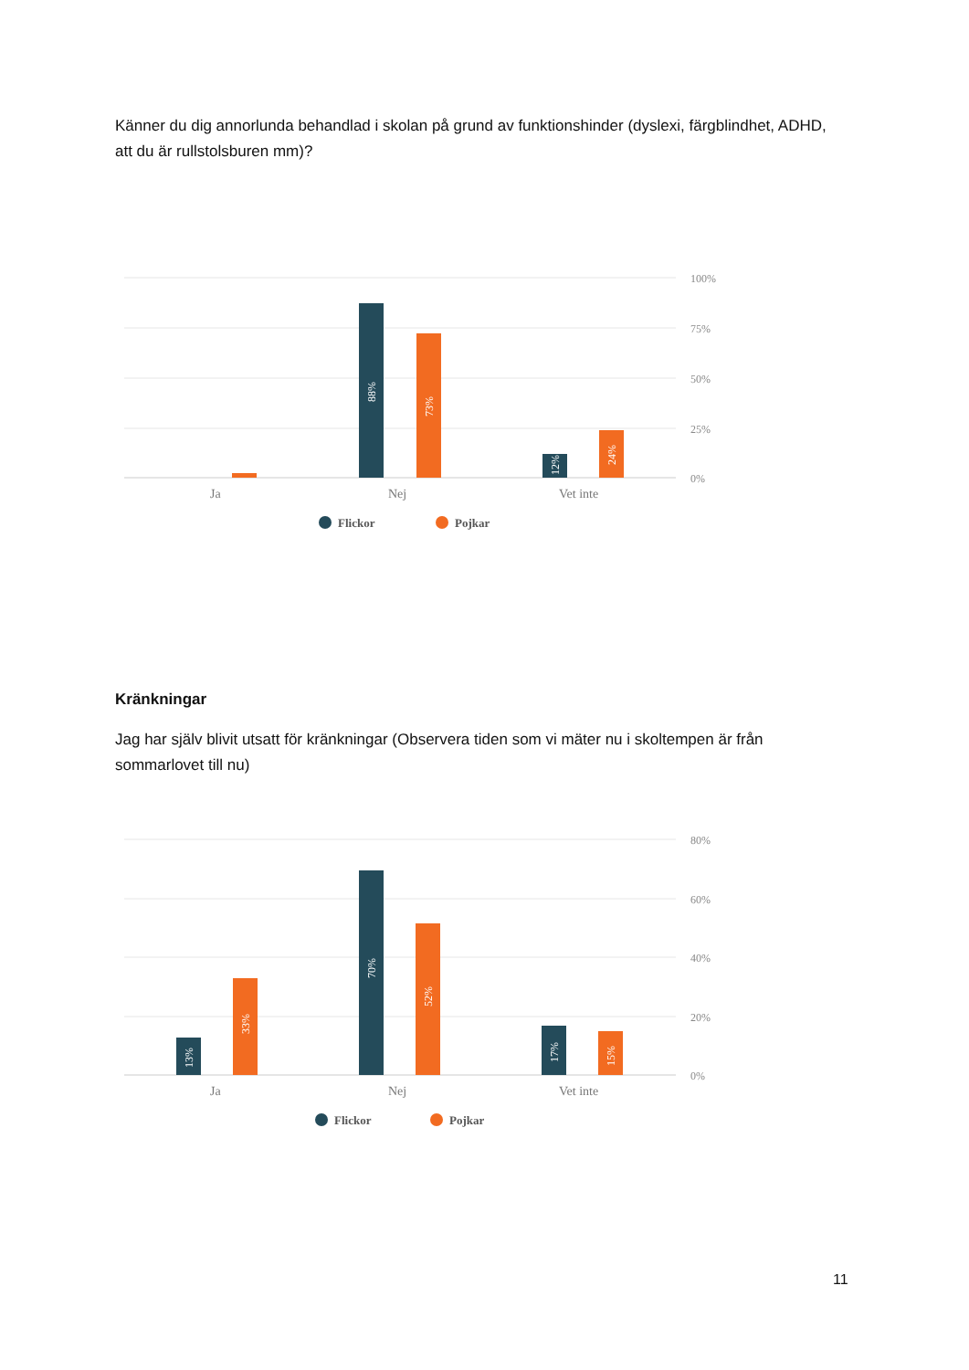Känner du dig annorlunda behandlad i skolan på grund av funktionshinder (dyslexi, färgblindhet, ADHD, att du är rullstolsburen mm)?
100%
75%
50%
25%
0%
88%
73%
12%
24%
Ja
Nej
Vet inte
Flickor
Pojkar
Kränkningar
Jag har själv blivit utsatt för kränkningar (Observera tiden som vi mäter nu i skoltempen är från sommarlovet till nu)
80%
60%
40%
20%
0%
13%
33%
70%
52%
17%
15%
Ja
Nej
Vet inte
Flickor
Pojkar
11